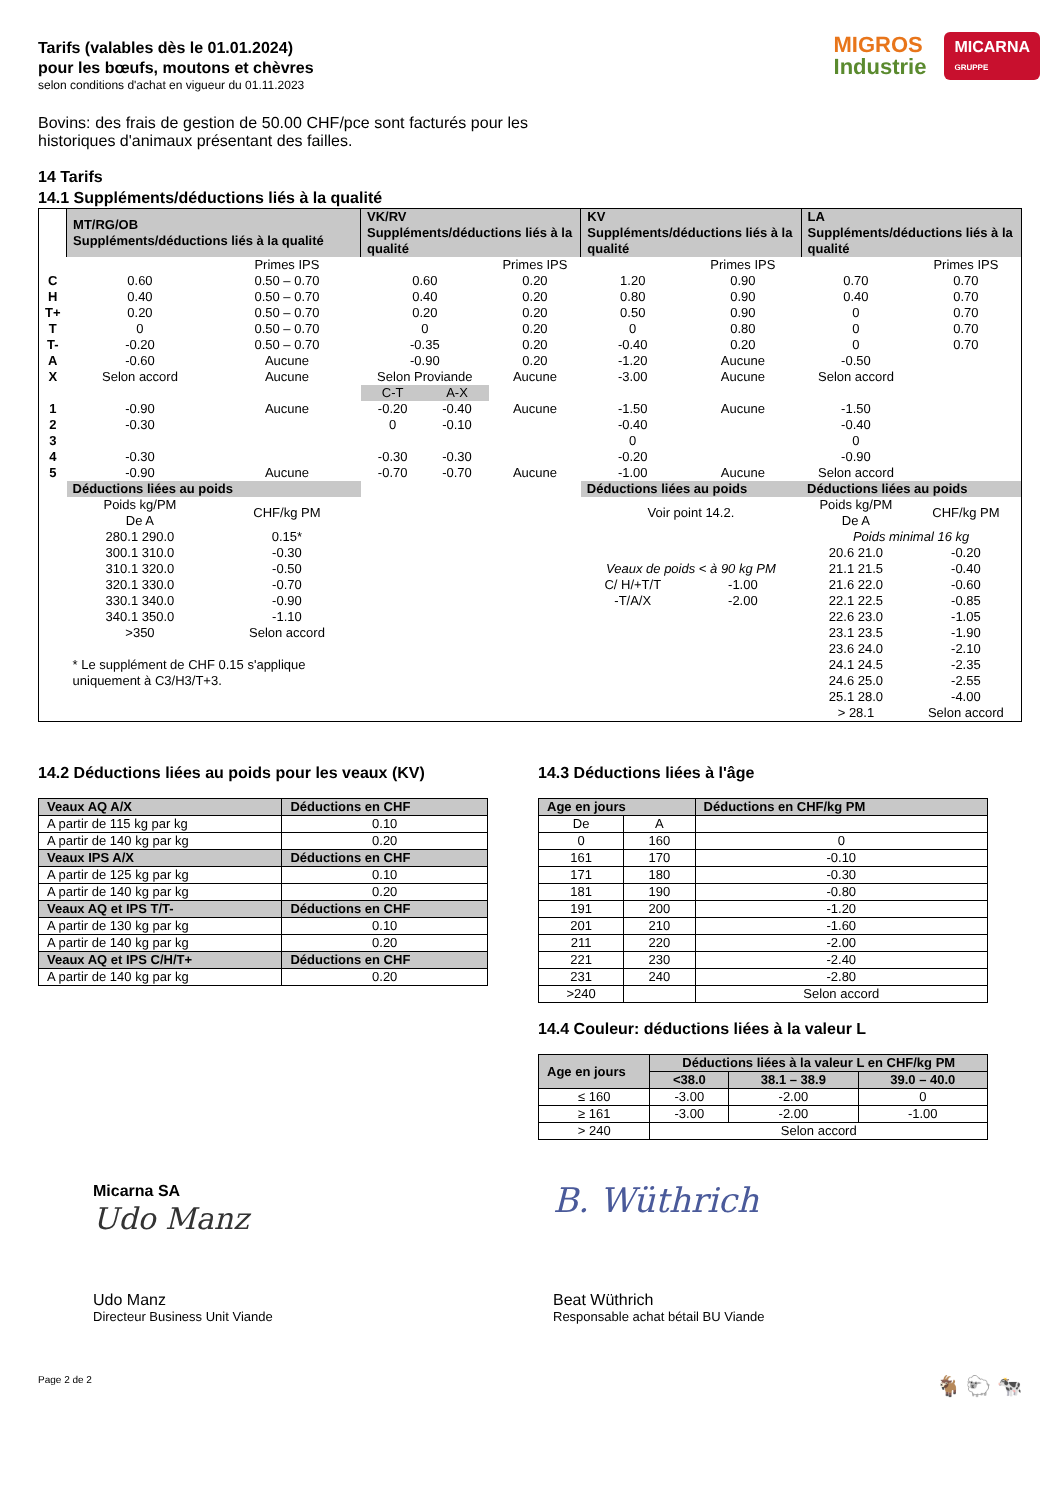Tarifs (valables dès le 01.01.2024)
pour les bœufs, moutons et chèvres
selon conditions d'achat en vigueur du 01.11.2023
MIGROS
Industrie
MICARNA
GRUPPE
Bovins: des frais de gestion de 50.00 CHF/pce sont facturés pour les historiques d'animaux présentant des failles.
14 Tarifs
14.1 Suppléments/déductions liés à la qualité
| | MT/RG/OB Suppléments/déductions liés à la qualité | | VK/RV Suppléments/déductions liés à la qualité | | | KV Suppléments/déductions liés à la qualité | | LA Suppléments/déductions liés à la qualité | |
| | | Primes IPS | | | Primes IPS | | Primes IPS | | Primes IPS |
| C | 0.60 | 0.50 – 0.70 | 0.60 | | 0.20 | 1.20 | 0.90 | 0.70 | 0.70 |
| H | 0.40 | 0.50 – 0.70 | 0.40 | | 0.20 | 0.80 | 0.90 | 0.40 | 0.70 |
| T+ | 0.20 | 0.50 – 0.70 | 0.20 | | 0.20 | 0.50 | 0.90 | 0 | 0.70 |
| T | 0 | 0.50 – 0.70 | 0 | | 0.20 | 0 | 0.80 | 0 | 0.70 |
| T- | -0.20 | 0.50 – 0.70 | -0.35 | | 0.20 | -0.40 | 0.20 | 0 | 0.70 |
| A | -0.60 | Aucune | -0.90 | | 0.20 | -1.20 | Aucune | -0.50 | |
| X | Selon accord | Aucune | Selon Proviande | | Aucune | -3.00 | Aucune | Selon accord | |
| | | | C-T | A-X | | | | | |
| 1 | -0.90 | Aucune | -0.20 | -0.40 | Aucune | -1.50 | Aucune | -1.50 | |
| 2 | -0.30 | | 0 | -0.10 | | -0.40 | | -0.40 | |
| 3 | | | | | | 0 | | 0 | |
| 4 | -0.30 | | -0.30 | -0.30 | | -0.20 | | -0.90 | |
| 5 | -0.90 | Aucune | -0.70 | -0.70 | Aucune | -1.00 | Aucune | Selon accord | |
| | Déductions liées au poids | | | | | Déductions liées au poids | | Déductions liées au poids | |
| | Poids kg/PM De A | CHF/kg PM | | | | Voir point 14.2. | | Poids kg/PM De A | CHF/kg PM |
| | 280.1 290.0 | 0.15* | | | | | | Poids minimal 16 kg | |
| | 300.1 310.0 | -0.30 | | | | | | 20.6 21.0 | -0.20 |
| | 310.1 320.0 | -0.50 | | | | Veaux de poids < à 90 kg PM | | 21.1 21.5 | -0.40 |
| | 320.1 330.0 | -0.70 | | | | C/ H/+T/T | -1.00 | 21.6 22.0 | -0.60 |
| | 330.1 340.0 | -0.90 | | | | -T/A/X | -2.00 | 22.1 22.5 | -0.85 |
| | 340.1 350.0 | -1.10 | | | | | | 22.6 23.0 | -1.05 |
| | >350 | Selon accord | | | | | | 23.1 23.5 | -1.90 |
| | * Le supplément de CHF 0.15 s'applique uniquement à C3/H3/T+3. | | | | | | | 23.6 24.0 | -2.10 |
| | | | | | | | | 24.1 24.5 | -2.35 |
| | | | | | | | | 24.6 25.0 | -2.55 |
| | | | | | | | | 25.1 28.0 | -4.00 |
| | | | | | | | | > 28.1 | Selon accord |
14.2 Déductions liées au poids pour les veaux (KV)
| Veaux AQ A/X | Déductions en CHF |
| A partir de 115 kg par kg | 0.10 |
| A partir de 140 kg par kg | 0.20 |
| Veaux IPS A/X | Déductions en CHF |
| A partir de 125 kg par kg | 0.10 |
| A partir de 140 kg par kg | 0.20 |
| Veaux AQ et IPS T/T- | Déductions en CHF |
| A partir de 130 kg par kg | 0.10 |
| A partir de 140 kg par kg | 0.20 |
| Veaux AQ et IPS C/H/T+ | Déductions en CHF |
| A partir de 140 kg par kg | 0.20 |
14.3 Déductions liées à l'âge
| Age en jours | | Déductions en CHF/kg PM |
| De | A | |
| 0 | 160 | 0 |
| 161 | 170 | -0.10 |
| 171 | 180 | -0.30 |
| 181 | 190 | -0.80 |
| 191 | 200 | -1.20 |
| 201 | 210 | -1.60 |
| 211 | 220 | -2.00 |
| 221 | 230 | -2.40 |
| 231 | 240 | -2.80 |
| >240 | | Selon accord |
14.4 Couleur: déductions liées à la valeur L
| Age en jours | Déductions liées à la valeur L en CHF/kg PM | | |
| | <38.0 | 38.1 – 38.9 | 39.0 – 40.0 |
| ≤ 160 | -3.00 | -2.00 | 0 |
| ≥ 161 | -3.00 | -2.00 | -1.00 |
| > 240 | Selon accord | | |
Micarna SA
Udo Manz
Udo Manz
Directeur Business Unit Viande
B. Wüthrich
Beat Wüthrich
Responsable achat bétail BU Viande
Page 2 de 2 🐐 🐑 🐄